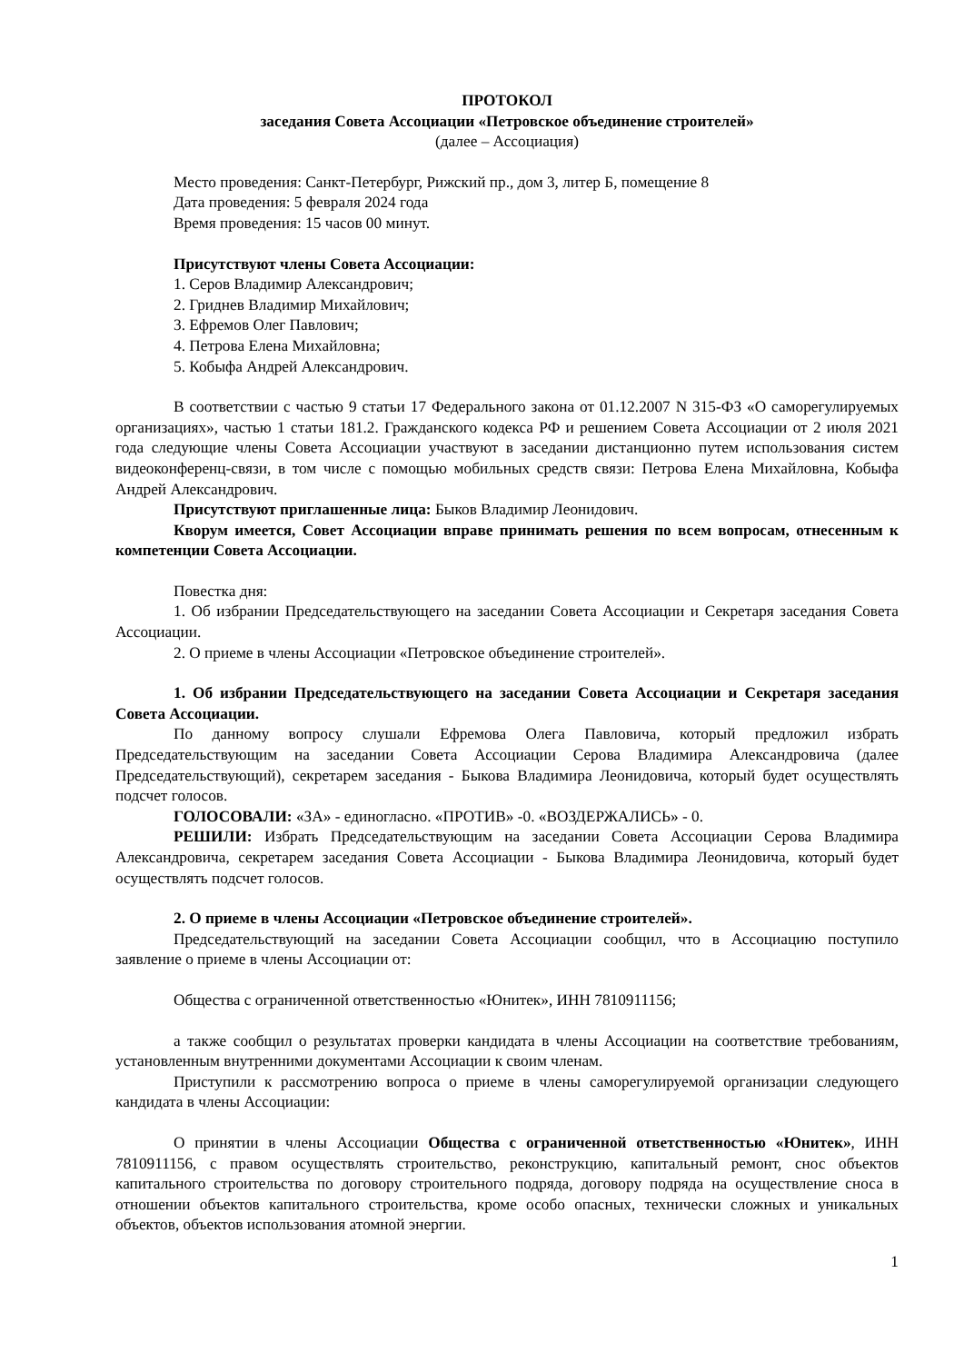ПРОТОКОЛ
заседания Совета Ассоциации «Петровское объединение строителей»
(далее – Ассоциация)
Место проведения: Санкт-Петербург, Рижский пр., дом 3, литер Б, помещение 8
Дата проведения: 5 февраля 2024 года
Время проведения: 15 часов 00 минут.
Присутствуют члены Совета Ассоциации:
1. Серов Владимир Александрович;
2. Гриднев Владимир Михайлович;
3. Ефремов Олег Павлович;
4. Петрова Елена Михайловна;
5. Кобыфа Андрей Александрович.
В соответствии с частью 9 статьи 17 Федерального закона от 01.12.2007 N 315-ФЗ «О саморегулируемых организациях», частью 1 статьи 181.2. Гражданского кодекса РФ и решением Совета Ассоциации от 2 июля 2021 года следующие члены Совета Ассоциации участвуют в заседании дистанционно путем использования систем видеоконференц-связи, в том числе с помощью мобильных средств связи: Петрова Елена Михайловна, Кобыфа Андрей Александрович.
Присутствуют приглашенные лица: Быков Владимир Леонидович.
Кворум имеется, Совет Ассоциации вправе принимать решения по всем вопросам, отнесенным к компетенции Совета Ассоциации.
Повестка дня:
1. Об избрании Председательствующего на заседании Совета Ассоциации и Секретаря заседания Совета Ассоциации.
2. О приеме в члены Ассоциации «Петровское объединение строителей».
1. Об избрании Председательствующего на заседании Совета Ассоциации и Секретаря заседания Совета Ассоциации.
По данному вопросу слушали Ефремова Олега Павловича, который предложил избрать Председательствующим на заседании Совета Ассоциации Серова Владимира Александровича (далее Председательствующий), секретарем заседания - Быкова Владимира Леонидовича, который будет осуществлять подсчет голосов.
ГОЛОСОВАЛИ: «ЗА» - единогласно. «ПРОТИВ» -0. «ВОЗДЕРЖАЛИСЬ» - 0.
РЕШИЛИ: Избрать Председательствующим на заседании Совета Ассоциации Серова Владимира Александровича, секретарем заседания Совета Ассоциации - Быкова Владимира Леонидовича, который будет осуществлять подсчет голосов.
2. О приеме в члены Ассоциации «Петровское объединение строителей».
Председательствующий на заседании Совета Ассоциации сообщил, что в Ассоциацию поступило заявление о приеме в члены Ассоциации от:
Общества с ограниченной ответственностью «Юнитек», ИНН 7810911156;
а также сообщил о результатах проверки кандидата в члены Ассоциации на соответствие требованиям, установленным внутренними документами Ассоциации к своим членам.
Приступили к рассмотрению вопроса о приеме в члены саморегулируемой организации следующего кандидата в члены Ассоциации:
О принятии в члены Ассоциации Общества с ограниченной ответственностью «Юнитек», ИНН 7810911156, с правом осуществлять строительство, реконструкцию, капитальный ремонт, снос объектов капитального строительства по договору строительного подряда, договору подряда на осуществление сноса в отношении объектов капитального строительства, кроме особо опасных, технически сложных и уникальных объектов, объектов использования атомной энергии.
1